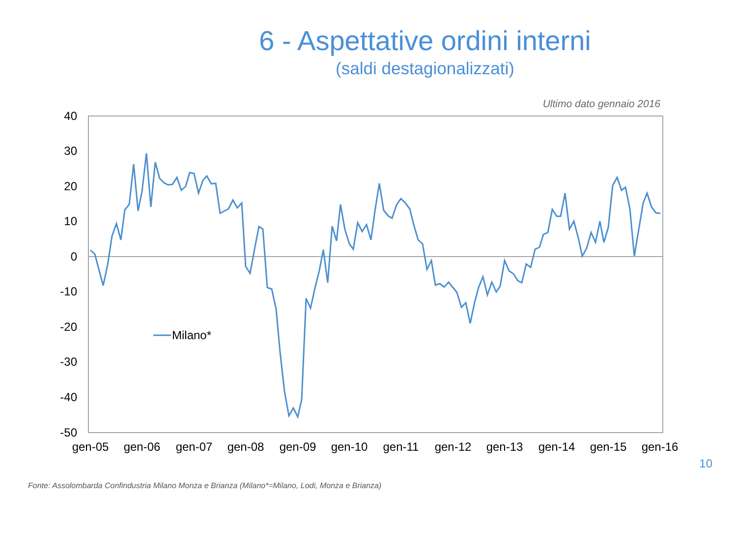6 - Aspettative ordini interni
(saldi destagionalizzati)
Ultimo dato gennaio 2016
40
30
20
10
0
-10
-20
-30
-40
-50
gen-05
gen-06
gen-07
gen-08
gen-09
gen-10
gen-11
gen-12
gen-13
gen-14
gen-15
gen-16
Milano*
Fonte: Assolombarda Confindustria Milano Monza e Brianza (Milano*=Milano, Lodi, Monza e Brianza)
10